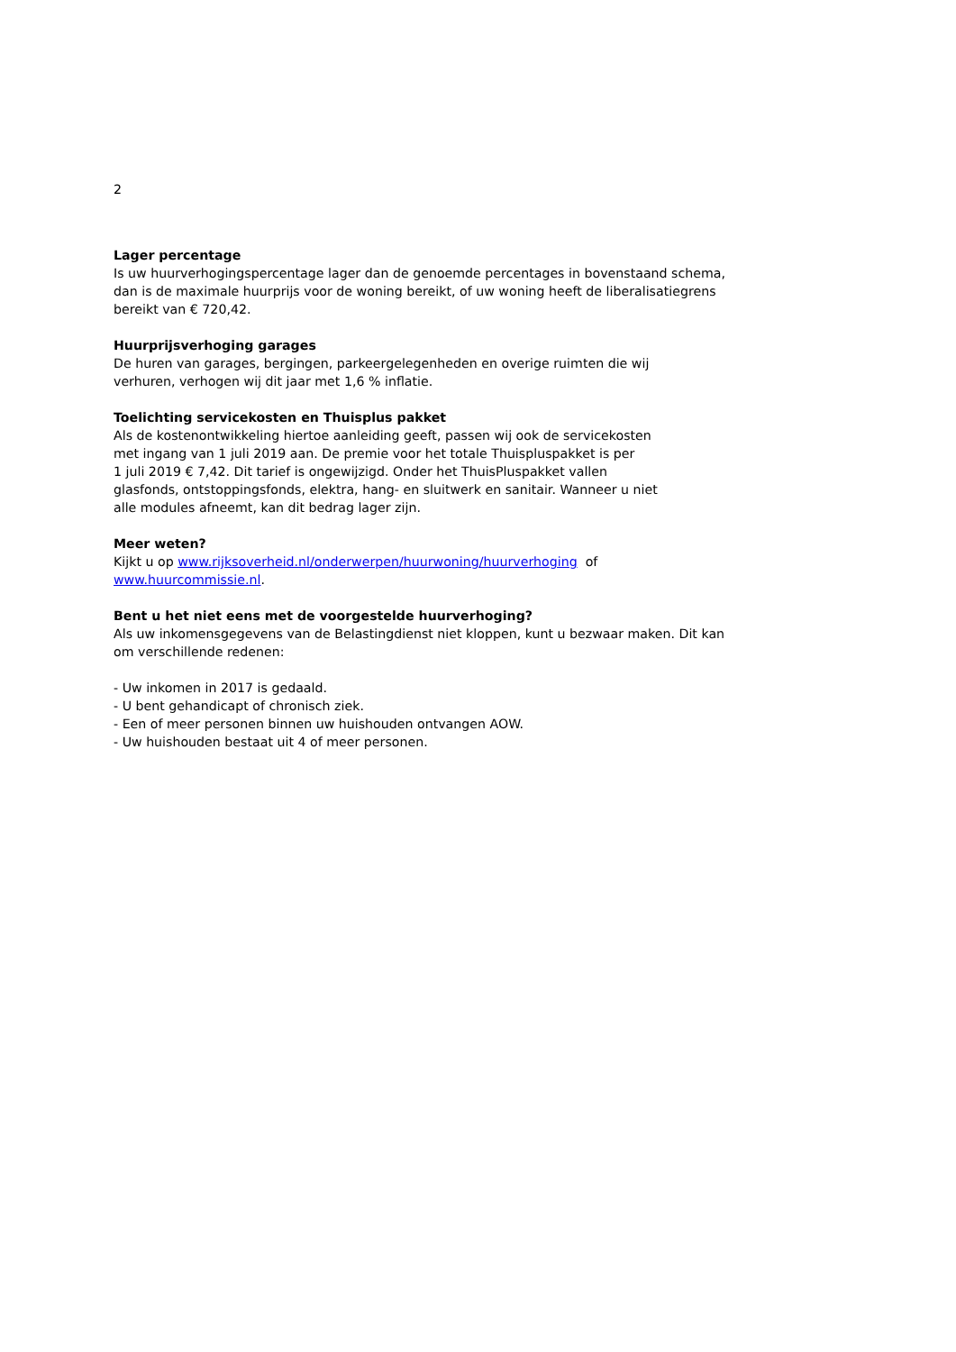2
Lager percentage
Is uw huurverhogingspercentage lager dan de genoemde percentages in bovenstaand schema,
dan is de maximale huurprijs voor de woning bereikt, of uw woning heeft de liberalisatiegrens
bereikt van € 720,42.
Huurprijsverhoging garages
De huren van garages, bergingen, parkeergelegenheden en overige ruimten die wij
verhuren, verhogen wij dit jaar met 1,6 % inflatie.
Toelichting servicekosten en Thuisplus pakket
Als de kostenontwikkeling hiertoe aanleiding geeft, passen wij ook de servicekosten
met ingang van 1 juli 2019 aan. De premie voor het totale Thuispluspakket is per
1 juli 2019 € 7,42. Dit tarief is ongewijzigd. Onder het ThuisPluspakket vallen
glasfonds, ontstoppingsfonds, elektra, hang- en sluitwerk en sanitair. Wanneer u niet
alle modules afneemt, kan dit bedrag lager zijn.
Meer weten?
Kijkt u op www.rijksoverheid.nl/onderwerpen/huurwoning/huurverhoging of
www.huurcommissie.nl.
Bent u het niet eens met de voorgestelde huurverhoging?
Als uw inkomensgegevens van de Belastingdienst niet kloppen, kunt u bezwaar maken. Dit kan
om verschillende redenen:
- Uw inkomen in 2017 is gedaald.
- U bent gehandicapt of chronisch ziek.
- Een of meer personen binnen uw huishouden ontvangen AOW.
- Uw huishouden bestaat uit 4 of meer personen.